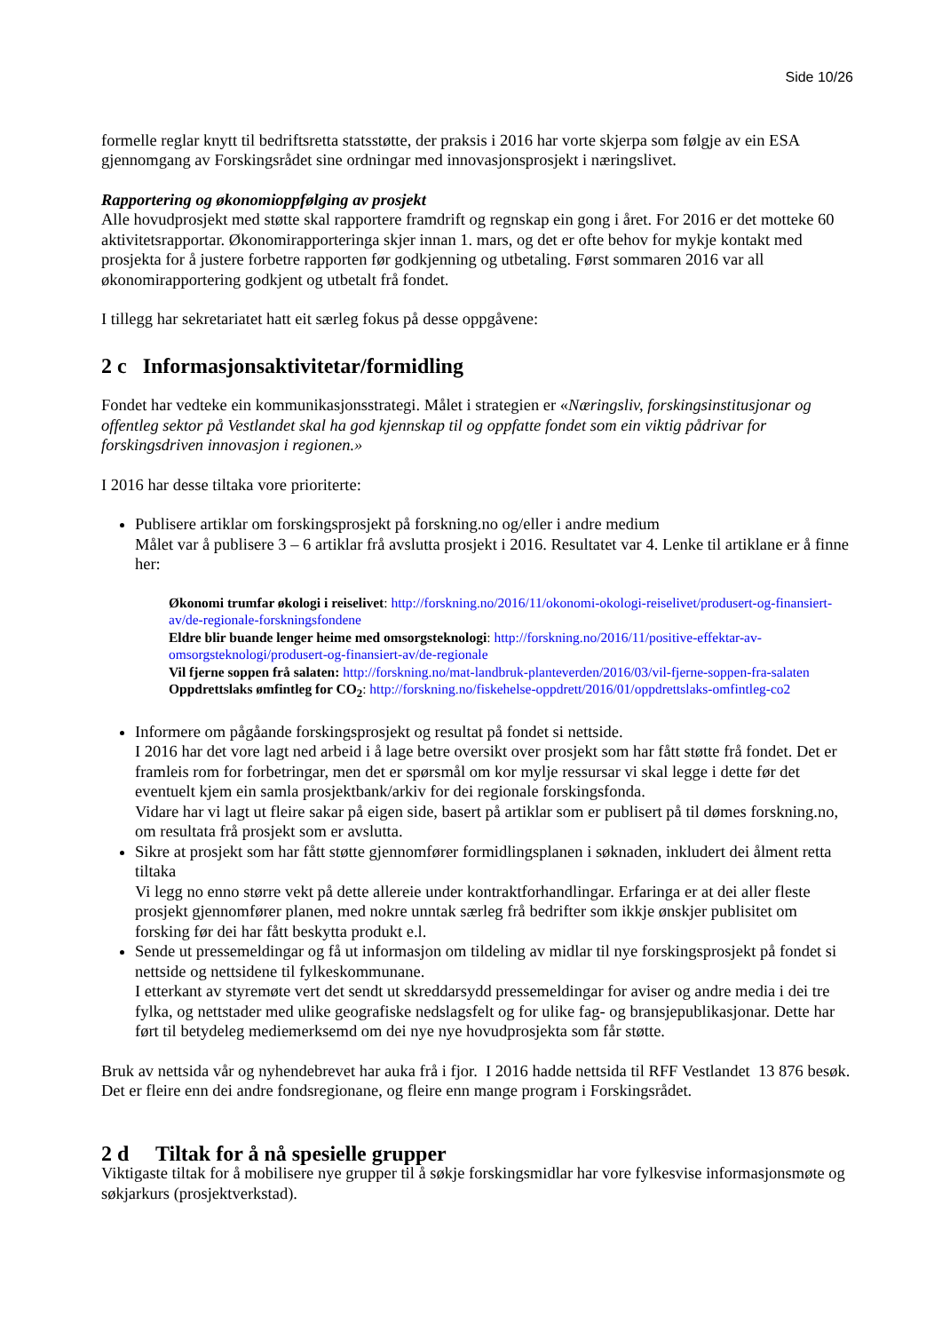Side 10/26
formelle reglar knytt til bedriftsretta statsstøtte, der praksis i 2016 har vorte skjerpa som følgje av ein ESA gjennomgang av Forskingsrådet sine ordningar med innovasjonsprosjekt i næringslivet.
Rapportering og økonomioppfølging av prosjekt
Alle hovudprosjekt med støtte skal rapportere framdrift og regnskap ein gong i året. For 2016 er det motteke 60 aktivitetsrapportar. Økonomirapporteringa skjer innan 1. mars, og det er ofte behov for mykje kontakt med prosjekta for å justere forbetre rapporten før godkjenning og utbetaling. Først sommaren 2016 var all økonomirapportering godkjent og utbetalt frå fondet.
I tillegg har sekretariatet hatt eit særleg fokus på desse oppgåvene:
2 c Informasjonsaktivitetar/formidling
Fondet har vedteke ein kommunikasjonsstrategi. Målet i strategien er «Næringsliv, forskingsinstitusjonar og offentleg sektor på Vestlandet skal ha god kjennskap til og oppfatte fondet som ein viktig pådrivar for forskingsdriven innovasjon i regionen.»
I 2016 har desse tiltaka vore prioriterte:
Publisere artiklar om forskingsprosjekt på forskning.no og/eller i andre medium
Målet var å publisere 3 – 6 artiklar frå avslutta prosjekt i 2016. Resultatet var 4. Lenke til artiklane er å finne her:
Økonomi trumfar økologi i reiselivet: http://forskning.no/2016/11/okonomi-okologi-reiselivet/produsert-og-finansiert-av/de-regionale-forskningsfondene
Eldre blir buande lenger heime med omsorgsteknologi: http://forskning.no/2016/11/positive-effektar-av-omsorgsteknologi/produsert-og-finansiert-av/de-regionale
Vil fjerne soppen frå salaten: http://forskning.no/mat-landbruk-planteverden/2016/03/vil-fjerne-soppen-fra-salaten
Oppdrettslaks ømfintleg for CO<sub>2</sub>: http://forskning.no/fiskehelse-oppdrett/2016/01/oppdrettslaks-omfintleg-co2
Informere om pågåande forskingsprosjekt og resultat på fondet si nettside.
I 2016 har det vore lagt ned arbeid i å lage betre oversikt over prosjekt som har fått støtte frå fondet. Det er framleis rom for forbetringar, men det er spørsmål om kor mylje ressursar vi skal legge i dette før det eventuelt kjem ein samla prosjektbank/arkiv for dei regionale forskingsfonda.
Vidare har vi lagt ut fleire sakar på eigen side, basert på artiklar som er publisert på til dømes forskning.no, om resultata frå prosjekt som er avslutta.
Sikre at prosjekt som har fått støtte gjennomfører formidlingsplanen i søknaden, inkludert dei ålment retta tiltaka
Vi legg no enno større vekt på dette allereie under kontraktforhandlingar. Erfaringa er at dei aller fleste prosjekt gjennomfører planen, med nokre unntak særleg frå bedrifter som ikkje ønskjer publisitet om forsking før dei har fått beskytta produkt e.l.
Sende ut pressemeldingar og få ut informasjon om tildeling av midlar til nye forskingsprosjekt på fondet si nettside og nettsidene til fylkeskommunane.
I etterkant av styremøte vert det sendt ut skreddarsydd pressemeldingar for aviser og andre media i dei tre fylka, og nettstader med ulike geografiske nedslagsfelt og for ulike fag- og bransjepublikasjonar. Dette har ført til betydeleg mediemerksemd om dei nye nye hovudprosjekta som får støtte.
Bruk av nettsida vår og nyhendebrevet har auka frå i fjor. I 2016 hadde nettsida til RFF Vestlandet 13 876 besøk. Det er fleire enn dei andre fondsregionane, og fleire enn mange program i Forskingsrådet.
2 d Tiltak for å nå spesielle grupper
Viktigaste tiltak for å mobilisere nye grupper til å søkje forskingsmidlar har vore fylkesvise informasjonsmøte og søkjarkurs (prosjektverkstad).